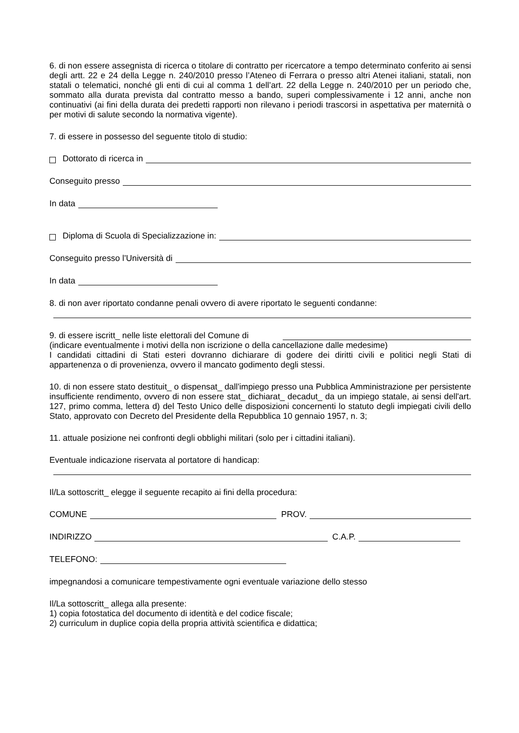6. di non essere assegnista di ricerca o titolare di contratto per ricercatore a tempo determinato conferito ai sensi degli artt. 22 e 24 della Legge n. 240/2010 presso l’Ateneo di Ferrara o presso altri Atenei italiani, statali, non statali o telematici, nonché gli enti di cui al comma 1 dell’art. 22 della Legge n. 240/2010 per un periodo che, sommato alla durata prevista dal contratto messo a bando, superi complessivamente i 12 anni, anche non continuativi (ai fini della durata dei predetti rapporti non rilevano i periodi trascorsi in aspettativa per maternità o per motivi di salute secondo la normativa vigente).
7. di essere in possesso del seguente titolo di studio:
Dottorato di ricerca in
Conseguito presso
In data
Diploma di Scuola di Specializzazione in:
Conseguito presso l’Università di
In data
8. di non aver riportato condanne penali ovvero di avere riportato le seguenti condanne:
9. di essere iscritt_ nelle liste elettorali del Comune di
(indicare eventualmente i motivi della non iscrizione o della cancellazione dalle medesime)
I candidati cittadini di Stati esteri dovranno dichiarare di godere dei diritti civili e politici negli Stati di appartenenza o di provenienza, ovvero il mancato godimento degli stessi.
10. di non essere stato destituit_ o dispensat_ dall'impiego presso una Pubblica Amministrazione per persistente insufficiente rendimento, ovvero di non essere stat_ dichiarat_ decadut_ da un impiego statale, ai sensi dell'art. 127, primo comma, lettera d) del Testo Unico delle disposizioni concernenti lo statuto degli impiegati civili dello Stato, approvato con Decreto del Presidente della Repubblica 10 gennaio 1957, n. 3;
11. attuale posizione nei confronti degli obblighi militari (solo per i cittadini italiani).
Eventuale indicazione riservata al portatore di handicap:
Il/La sottoscritt_ elegge il seguente recapito ai fini della procedura:
COMUNE PROV.
INDIRIZZO C.A.P.
TELEFONO:
impegnandosi a comunicare tempestivamente ogni eventuale variazione dello stesso
Il/La sottoscritt_ allega alla presente:
1) copia fotostatica del documento di identità e del codice fiscale;
2) curriculum in duplice copia della propria attività scientifica e didattica;